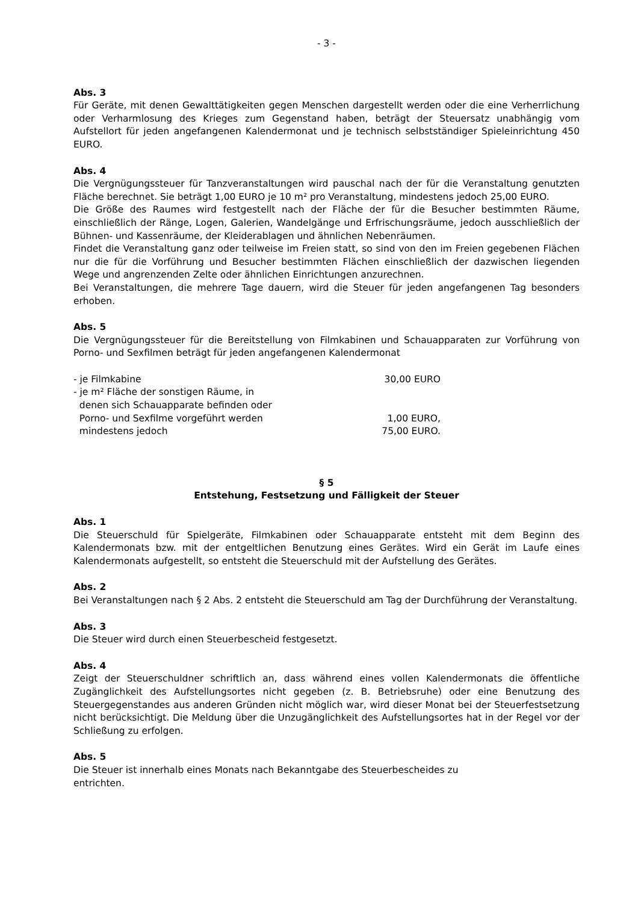- 3 -
Abs. 3
Für Geräte, mit denen Gewalttätigkeiten gegen Menschen dargestellt werden oder die eine Verherrlichung oder Verharmlosung des Krieges zum Gegenstand haben, beträgt der Steuersatz unabhängig vom Aufstellort für jeden angefangenen Kalendermonat und je technisch selbstständiger Spieleinrichtung 450 EURO.
Abs. 4
Die Vergnügungssteuer für Tanzveranstaltungen wird pauschal nach der für die Veranstaltung genutzten Fläche berechnet. Sie beträgt 1,00 EURO je 10 m² pro Veranstaltung, mindestens jedoch 25,00 EURO.
Die Größe des Raumes wird festgestellt nach der Fläche der für die Besucher bestimmten Räume, einschließlich der Ränge, Logen, Galerien, Wandelgänge und Erfrischungsräume, jedoch ausschließlich der Bühnen- und Kassenräume, der Kleiderablagen und ähnlichen Nebenräumen.
Findet die Veranstaltung ganz oder teilweise im Freien statt, so sind von den im Freien gegebenen Flächen nur die für die Vorführung und Besucher bestimmten Flächen einschließlich der dazwischen liegenden Wege und angrenzenden Zelte oder ähnlichen Einrichtungen anzurechnen.
Bei Veranstaltungen, die mehrere Tage dauern, wird die Steuer für jeden angefangenen Tag besonders erhoben.
Abs. 5
Die Vergnügungssteuer für die Bereitstellung von Filmkabinen und Schauapparaten zur Vorführung von Porno- und Sexfilmen beträgt für jeden angefangenen Kalendermonat
| - je Filmkabine | 30,00 EURO |
| - je m² Fläche der sonstigen Räume, in denen sich Schauapparate befinden oder Porno- und Sexfilme vorgeführt werden | 1,00 EURO, |
| mindestens jedoch | 75,00 EURO. |
§ 5
Entstehung, Festsetzung und Fälligkeit der Steuer
Abs. 1
Die Steuerschuld für Spielgeräte, Filmkabinen oder Schauapparate entsteht mit dem Beginn des Kalendermonats bzw. mit der entgeltlichen Benutzung eines Gerätes. Wird ein Gerät im Laufe eines Kalendermonats aufgestellt, so entsteht die Steuerschuld mit der Aufstellung des Gerätes.
Abs. 2
Bei Veranstaltungen nach § 2 Abs. 2 entsteht die Steuerschuld am Tag der Durchführung der Veranstaltung.
Abs. 3
Die Steuer wird durch einen Steuerbescheid festgesetzt.
Abs. 4
Zeigt der Steuerschuldner schriftlich an, dass während eines vollen Kalendermonats die öffentliche Zugänglichkeit des Aufstellungsortes nicht gegeben (z. B. Betriebsruhe) oder eine Benutzung des Steuergegenstandes aus anderen Gründen nicht möglich war, wird dieser Monat bei der Steuerfestsetzung nicht berücksichtigt. Die Meldung über die Unzugänglichkeit des Aufstellungsortes hat in der Regel vor der Schließung zu erfolgen.
Abs. 5
Die Steuer ist innerhalb eines Monats nach Bekanntgabe des Steuerbescheides zu
entrichten.